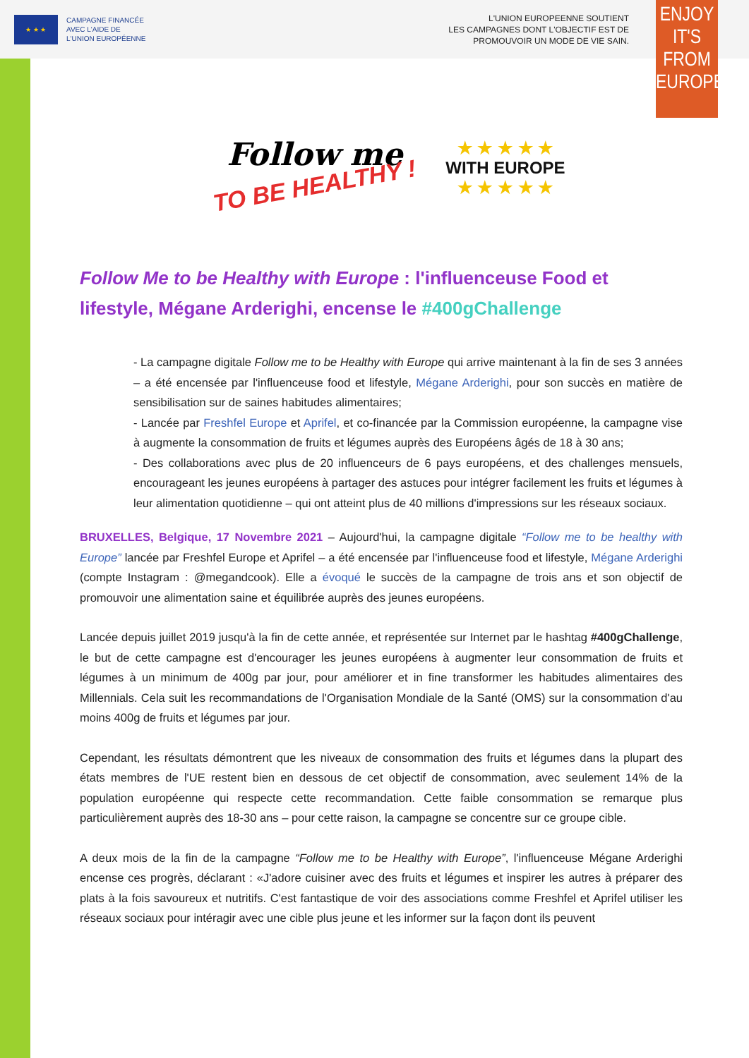★ ★ ★
CAMPAGNE FINANCÉE
AVEC L'AIDE DE
L'UNION EUROPÉENNE
L'UNION EUROPEENNE SOUTIENT
LES CAMPAGNES DONT L'OBJECTIF EST DE
PROMOUVOIR UN MODE DE VIE SAIN.
ENJOY
IT'S FROM
EUROPE
Follow me
TO BE HEALTHY !
★ ★ ★ ★ ★
WITH EUROPE
★ ★ ★ ★ ★
Follow Me to be Healthy with Europe : l'influenceuse Food et lifestyle, Mégane Arderighi, encense le #400gChallenge
- La campagne digitale Follow me to be Healthy with Europe qui arrive maintenant à la fin de ses 3 années – a été encensée par l'influenceuse food et lifestyle, Mégane Arderighi, pour son succès en matière de sensibilisation sur de saines habitudes alimentaires;
- Lancée par Freshfel Europe et Aprifel, et co-financée par la Commission européenne, la campagne vise à augmente la consommation de fruits et légumes auprès des Européens âgés de 18 à 30 ans;
- Des collaborations avec plus de 20 influenceurs de 6 pays européens, et des challenges mensuels, encourageant les jeunes européens à partager des astuces pour intégrer facilement les fruits et légumes à leur alimentation quotidienne – qui ont atteint plus de 40 millions d'impressions sur les réseaux sociaux.
BRUXELLES, Belgique, 17 Novembre 2021 – Aujourd'hui, la campagne digitale “Follow me to be healthy with Europe” lancée par Freshfel Europe et Aprifel – a été encensée par l'influenceuse food et lifestyle, Mégane Arderighi (compte Instagram : @megandcook). Elle a évoqué le succès de la campagne de trois ans et son objectif de promouvoir une alimentation saine et équilibrée auprès des jeunes européens.
Lancée depuis juillet 2019 jusqu'à la fin de cette année, et représentée sur Internet par le hashtag #400gChallenge, le but de cette campagne est d'encourager les jeunes européens à augmenter leur consommation de fruits et légumes à un minimum de 400g par jour, pour améliorer et in fine transformer les habitudes alimentaires des Millennials. Cela suit les recommandations de l'Organisation Mondiale de la Santé (OMS) sur la consommation d'au moins 400g de fruits et légumes par jour.
Cependant, les résultats démontrent que les niveaux de consommation des fruits et légumes dans la plupart des états membres de l'UE restent bien en dessous de cet objectif de consommation, avec seulement 14% de la population européenne qui respecte cette recommandation. Cette faible consommation se remarque plus particulièrement auprès des 18-30 ans – pour cette raison, la campagne se concentre sur ce groupe cible.
A deux mois de la fin de la campagne “Follow me to be Healthy with Europe”, l'influenceuse Mégane Arderighi encense ces progrès, déclarant : «J'adore cuisiner avec des fruits et légumes et inspirer les autres à préparer des plats à la fois savoureux et nutritifs. C'est fantastique de voir des associations comme Freshfel et Aprifel utiliser les réseaux sociaux pour intéragir avec une cible plus jeune et les informer sur la façon dont ils peuvent